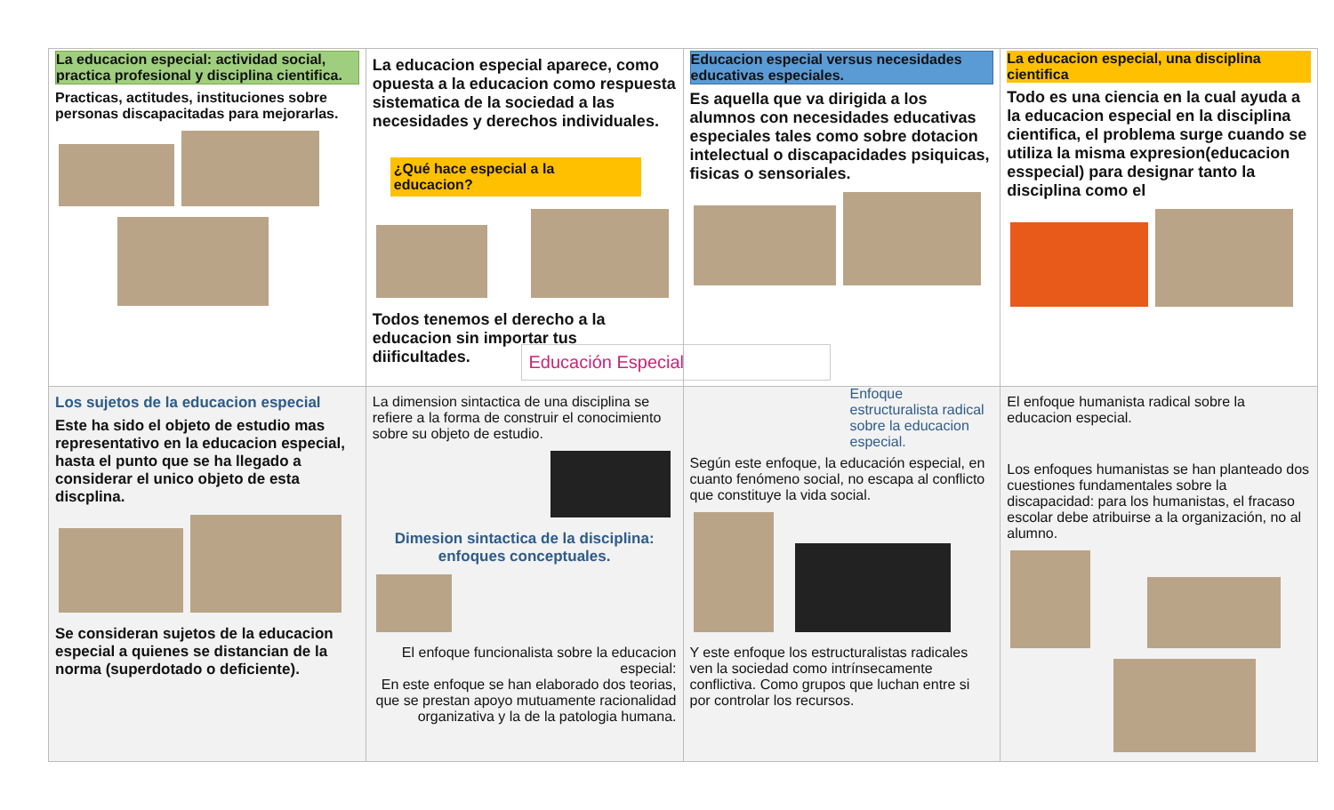| La educacion especial: actividad social, practica profesional y disciplina cientifica. Practicas, actitudes, instituciones sobre personas discapacitadas para mejorarlas. | La educacion especial aparece, como opuesta a la educacion como respuesta sistematica de la sociedad a las necesidades y derechos individuales. ¿Qué hace especial a la educacion? Todos tenemos el derecho a la educacion sin importar tus diificultades. | Educacion especial versus necesidades educativas especiales. Es aquella que va dirigida a los alumnos con necesidades educativas especiales tales como sobre dotacion intelectual o discapacidades psiquicas, fisicas o sensoriales. | La educacion especial, una disciplina cientifica Todo es una ciencia en la cual ayuda a la educacion especial en la disciplina cientifica, el problema surge cuando se utiliza la misma expresion(educacion esspecial) para designar tanto la disciplina como el |
| Los sujetos de la educacion especial Este ha sido el objeto de estudio mas representativo en la educacion especial, hasta el punto que se ha llegado a considerar el unico objeto de esta discplina. Se consideran sujetos de la educacion especial a quienes se distancian de la norma (superdotado o deficiente). | La dimension sintactica de una disciplina se refiere a la forma de construir el conocimiento sobre su objeto de estudio. Dimesion sintactica de la disciplina: enfoques conceptuales. El enfoque funcionalista sobre la educacion especial: En este enfoque se han elaborado dos teorias, que se prestan apoyo mutuamente racionalidad organizativa y la de la patologia humana. | Educación Especial Enfoque estructuralista radical sobre la educacion especial. Según este enfoque, la educación especial, en cuanto fenómeno social, no escapa al conflicto que constituye la vida social. Y este enfoque los estructuralistas radicales ven la sociedad como intrínsecamente conflictiva. Como grupos que luchan entre si por controlar los recursos. | El enfoque humanista radical sobre la educacion especial. Los enfoques humanistas se han planteado dos cuestiones fundamentales sobre la discapacidad: para los humanistas, el fracaso escolar debe atribuirse a la organización, no al alumno. |